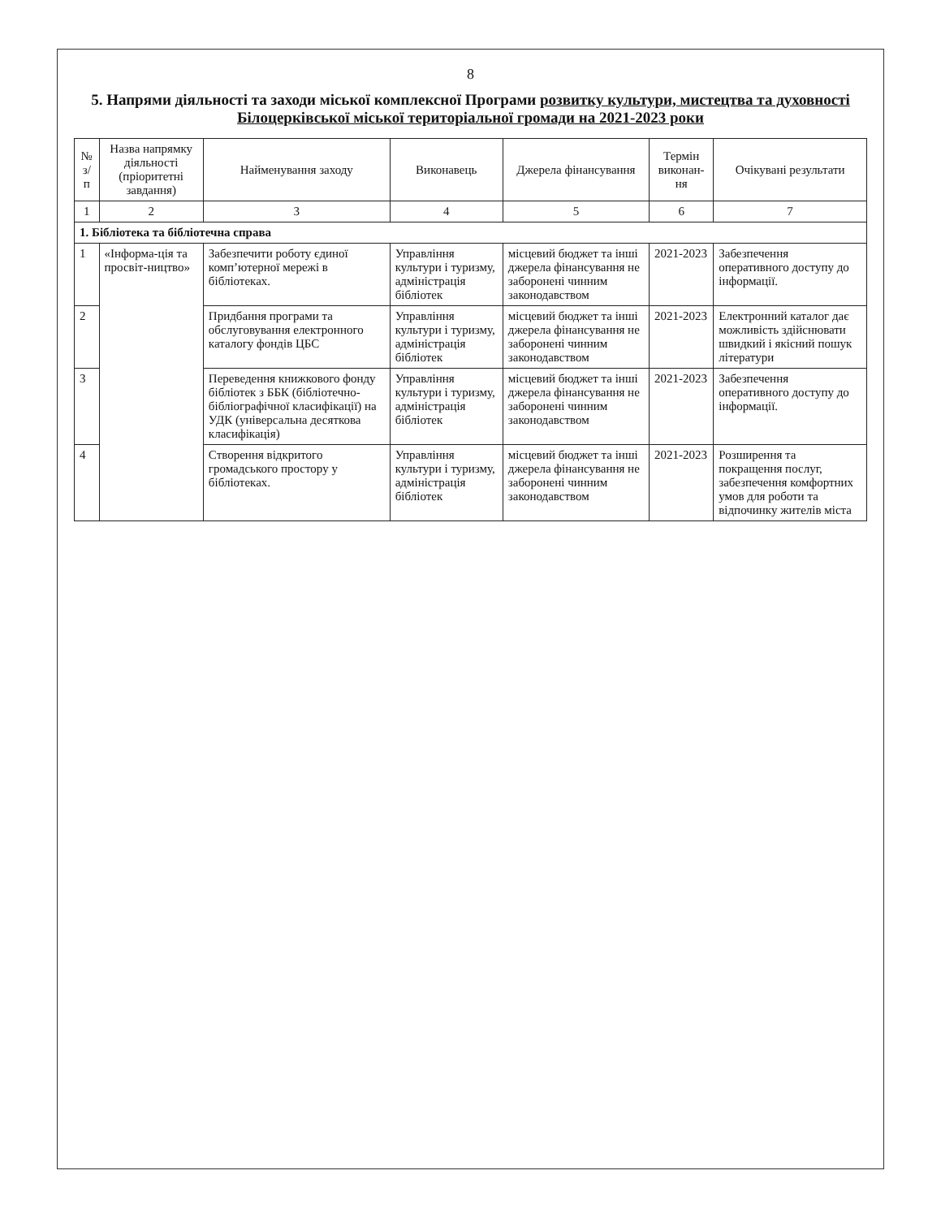8
5. Напрями діяльності та заходи міської комплексної Програми розвитку культури, мистецтва та духовності Білоцерківської міської територіальної громади на 2021-2023 роки
| № з/п | Назва напрямку діяльності (пріоритетні завдання) | Найменування заходу | Виконавець | Джерела фінансування | Термін виконан-ня | Очікувані результати |
| --- | --- | --- | --- | --- | --- | --- |
| 1 | 2 | 3 | 4 | 5 | 6 | 7 |
| 1. Бібліотека та бібліотечна справа | | | | | | |
| 1 | «Інформа-ція та просвіт-ництво» | Забезпечити роботу єдиної комп’ютерної мережі в бібліотеках. | Управління культури і туризму, адміністрація бібліотек | місцевий бюджет та інші джерела фінансування не заборонені чинним законодавством | 2021-2023 | Забезпечення оперативного доступу до інформації. |
| 2 | | Придбання програми та обслуговування електронного каталогу фондів ЦБС | Управління культури і туризму, адміністрація бібліотек | місцевий бюджет та інші джерела фінансування не заборонені чинним законодавством | 2021-2023 | Електронний каталог дає можливість здійснювати швидкий і якісний пошук літератури |
| 3 | | Переведення книжкового фонду бібліотек з ББК (бібліотечно-бібліографічної класифікації) на УДК (універсальна десяткова класифікація) | Управління культури і туризму, адміністрація бібліотек | місцевий бюджет та інші джерела фінансування не заборонені чинним законодавством | 2021-2023 | Забезпечення оперативного доступу до інформації. |
| 4 | | Створення відкритого громадського простору у бібліотеках. | Управління культури і туризму, адміністрація бібліотек | місцевий бюджет та інші джерела фінансування не заборонені чинним законодавством | 2021-2023 | Розширення та покращення послуг, забезпечення комфортних умов для роботи та відпочинку жителів міста |